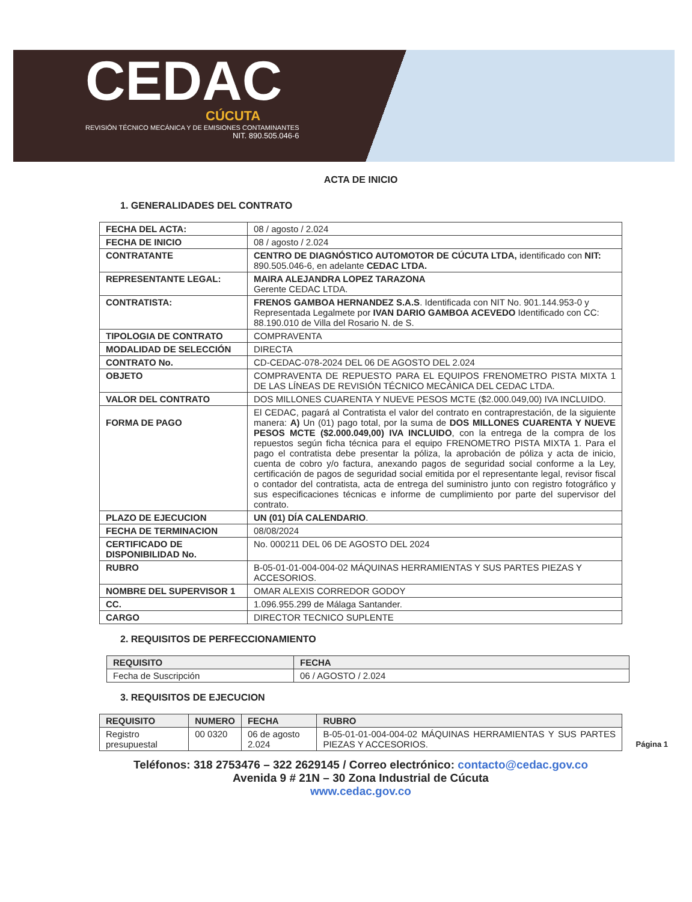CEDAC
CÚCUTA
REVISIÓN TÉCNICO MECÁNICA Y DE EMISIONES CONTAMINANTES
NIT. 890.505.046-6
ACTA DE INICIO
1. GENERALIDADES DEL CONTRATO
| FECHA DEL ACTA: | 08 / agosto / 2.024 |
| FECHA DE INICIO | 08 / agosto / 2.024 |
| CONTRATANTE | CENTRO DE DIAGNÓSTICO AUTOMOTOR DE CÚCUTA LTDA, identificado con NIT: 890.505.046-6, en adelante CEDAC LTDA. |
| REPRESENTANTE LEGAL: | MAIRA ALEJANDRA LOPEZ TARAZONA Gerente CEDAC LTDA. |
| CONTRATISTA: | FRENOS GAMBOA HERNANDEZ S.A.S . Identificada con NIT No. 901.144.953-0 y Representada Legalmete por IVAN DARIO GAMBOA ACEVEDO Identificado con CC: 88.190.010 de Villa del Rosario N. de S. |
| TIPOLOGIA DE CONTRATO | COMPRAVENTA |
| MODALIDAD DE SELECCIÓN | DIRECTA |
| CONTRATO No. | CD-CEDAC-078-2024 DEL 06 DE AGOSTO DEL 2.024 |
| OBJETO | COMPRAVENTA DE REPUESTO PARA EL EQUIPOS FRENOMETRO PISTA MIXTA 1 DE LAS LÍNEAS DE REVISIÓN TÉCNICO MECÁNICA DEL CEDAC LTDA. |
| VALOR DEL CONTRATO | DOS MILLONES CUARENTA Y NUEVE PESOS MCTE ($2.000.049,00) IVA INCLUIDO. |
| FORMA DE PAGO | El CEDAC, pagará al Contratista el valor del contrato en contraprestación, de la siguiente manera: A) Un (01) pago total, por la suma de DOS MILLONES CUARENTA Y NUEVE PESOS MCTE ($2.000.049,00) IVA INCLUIDO , con la entrega de la compra de los repuestos según ficha técnica para el equipo FRENOMETRO PISTA MIXTA 1. Para el pago el contratista debe presentar la póliza, la aprobación de póliza y acta de inicio, cuenta de cobro y/o factura, anexando pagos de seguridad social conforme a la Ley, certificación de pagos de seguridad social emitida por el representante legal, revisor fiscal o contador del contratista, acta de entrega del suministro junto con registro fotográfico y sus especificaciones técnicas e informe de cumplimiento por parte del supervisor del contrato. |
| PLAZO DE EJECUCION | UN (01) DÍA CALENDARIO . |
| FECHA DE TERMINACION | 08/08/2024 |
| CERTIFICADO DE DISPONIBILIDAD No. | No. 000211 DEL 06 DE AGOSTO DEL 2024 |
| RUBRO | B-05-01-01-004-004-02 MÁQUINAS HERRAMIENTAS Y SUS PARTES PIEZAS Y ACCESORIOS. |
| NOMBRE DEL SUPERVISOR 1 | OMAR ALEXIS CORREDOR GODOY |
| CC. | 1.096.955.299 de Málaga Santander. |
| CARGO | DIRECTOR TECNICO SUPLENTE |
2. REQUISITOS DE PERFECCIONAMIENTO
| REQUISITO | FECHA |
| --- | --- |
| Fecha de Suscripción | 06 / AGOSTO / 2.024 |
3. REQUISITOS DE EJECUCION
| REQUISITO | NUMERO | FECHA | RUBRO |
| --- | --- | --- | --- |
| Registro presupuestal | 00 0320 | 06 de agosto 2.024 | B-05-01-01-004-004-02 MÁQUINAS HERRAMIENTAS Y SUS PARTES PIEZAS Y ACCESORIOS. |
Teléfonos: 318 2753476 – 322 2629145 / Correo electrónico: contacto@cedac.gov.co
Avenida 9 # 21N – 30 Zona Industrial de Cúcuta
www.cedac.gov.co
Página 1